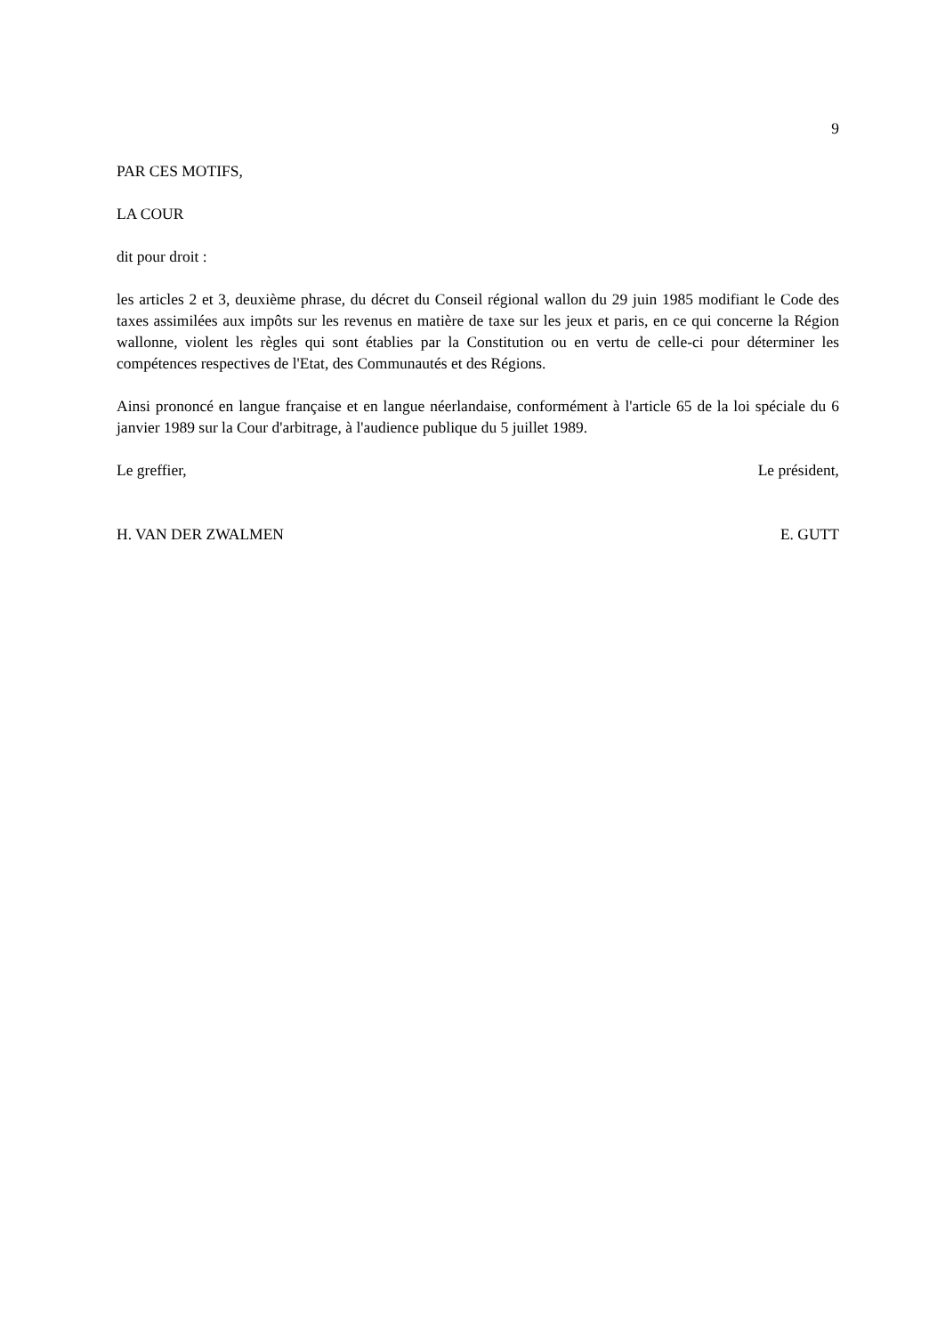9
PAR CES MOTIFS,
LA COUR
dit pour droit :
les articles 2 et 3, deuxième phrase, du décret du Conseil régional wallon du 29 juin 1985 modifiant le Code des taxes assimilées aux impôts sur les revenus en matière de taxe sur les jeux et paris, en ce qui concerne la Région wallonne, violent les règles qui sont établies par la Constitution ou en vertu de celle-ci pour déterminer les compétences respectives de l'Etat, des Communautés et des Régions.
Ainsi prononcé en langue française et en langue néerlandaise, conformément à l'article 65 de la loi spéciale du 6 janvier 1989 sur la Cour d'arbitrage, à l'audience publique du 5 juillet 1989.
Le greffier, Le président,
H. VAN DER ZWALMEN E. GUTT